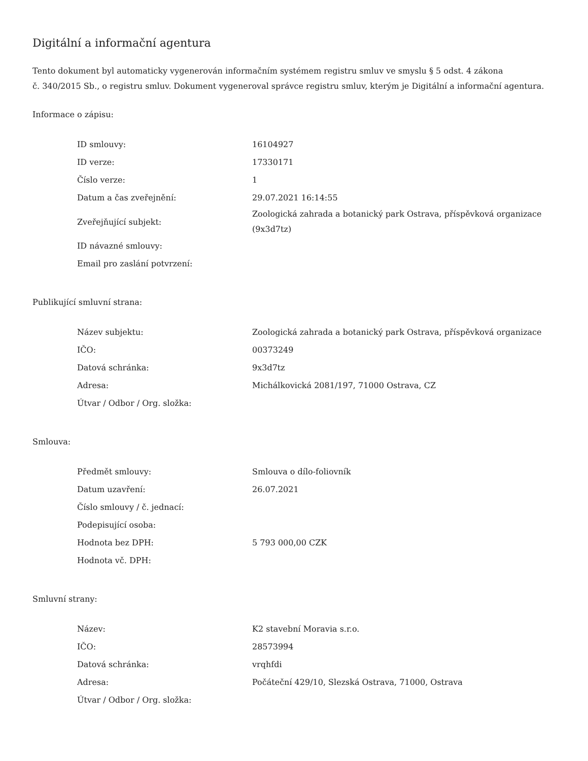Digitální a informační agentura
Tento dokument byl automaticky vygenerován informačním systémem registru smluv ve smyslu § 5 odst. 4 zákona
č. 340/2015 Sb., o registru smluv. Dokument vygeneroval správce registru smluv, kterým je Digitální a informační agentura.
Informace o zápisu:
| ID smlouvy: | 16104927 |
| ID verze: | 17330171 |
| Číslo verze: | 1 |
| Datum a čas zveřejnění: | 29.07.2021 16:14:55 |
| Zveřejňující subjekt: | Zoologická zahrada a botanický park Ostrava, příspěvková organizace (9x3d7tz) |
| ID návazné smlouvy: | |
| Email pro zaslání potvrzení: | |
Publikující smluvní strana:
| Název subjektu: | Zoologická zahrada a botanický park Ostrava, příspěvková organizace |
| IČO: | 00373249 |
| Datová schránka: | 9x3d7tz |
| Adresa: | Michálkovická 2081/197, 71000 Ostrava, CZ |
| Útvar / Odbor / Org. složka: | |
Smlouva:
| Předmět smlouvy: | Smlouva o dílo-foliovník |
| Datum uzavření: | 26.07.2021 |
| Číslo smlouvy / č. jednací: | |
| Podepisující osoba: | |
| Hodnota bez DPH: | 5 793 000,00 CZK |
| Hodnota vč. DPH: | |
Smluvní strany:
| Název: | K2 stavební Moravia s.r.o. |
| IČO: | 28573994 |
| Datová schránka: | vrqhfdi |
| Adresa: | Počáteční 429/10, Slezská Ostrava, 71000, Ostrava |
| Útvar / Odbor / Org. složka: | |